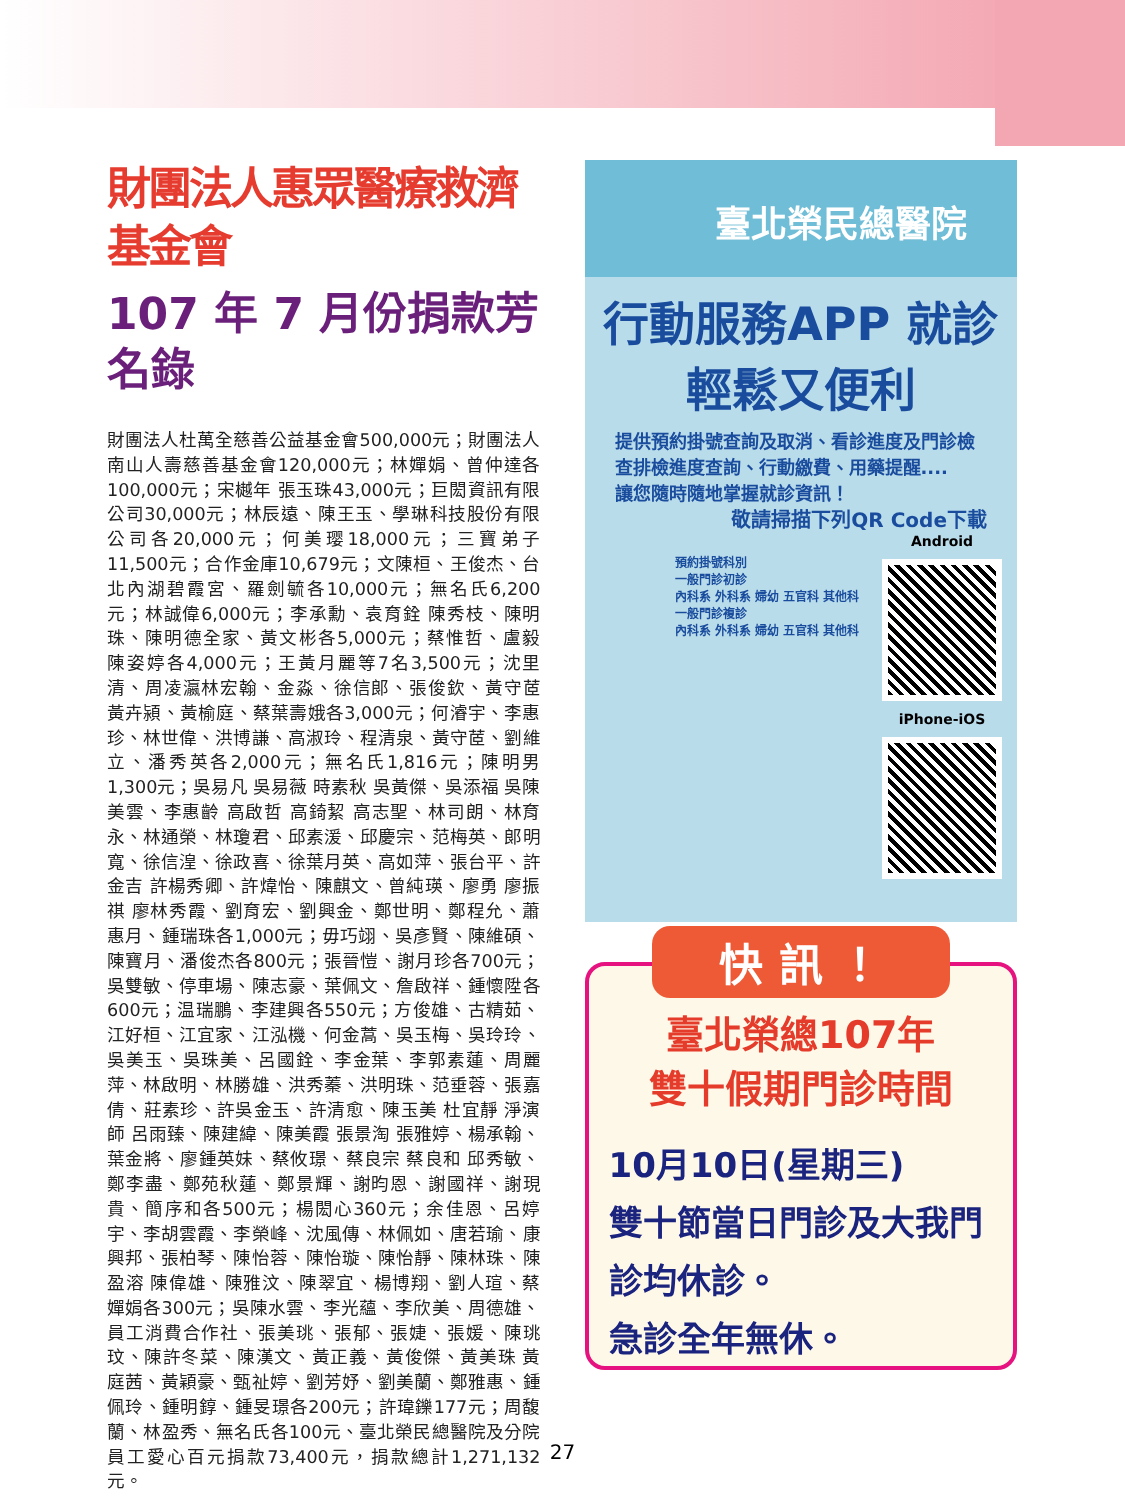財團法人惠眾醫療救濟基金會
107 年 7 月份捐款芳名錄
財團法人杜萬全慈善公益基金會500,000元；財團法人南山人壽慈善基金會120,000元；林嬋娟、曾仲達各100,000元；宋樾年 張玉珠43,000元；巨閎資訊有限公司30,000元；林辰遠、陳王玉、學琳科技股份有限公司各20,000元；何美璎18,000元；三寶弟子11,500元；合作金庫10,679元；文陳桓、王俊杰、台北內湖碧霞宮、羅劍毓各10,000元；無名氏6,200元；林誠偉6,000元；李承勳、袁育銓 陳秀枝、陳明珠、陳明德全家、黃文彬各5,000元；蔡惟哲、盧毅 陳姿婷各4,000元；王黃月麗等7名3,500元；沈里清、周凌瀛林宏翰、金淼、徐信郎、張俊欽、黃守茝 黃卉潁、黃榆庭、蔡葉壽娥各3,000元；何濬宇、李惠珍、林世偉、洪博謙、高淑玲、程清泉、黃守茝、劉維立、潘秀英各2,000元；無名氏1,816元；陳明男1,300元；吳易凡 吳易薇 時素秋 吳黃傑、吳添福 吳陳美雲、李惠齡 高啟哲 高錡絜 高志聖、林司朗、林育永、林通榮、林瓊君、邱素湲、邱慶宗、范梅英、郎明寬、徐信湟、徐政喜、徐葉月英、高如萍、張台平、許金吉 許楊秀卿、許煒怡、陳麒文、曾純瑛、廖勇 廖振祺 廖林秀霞、劉育宏、劉興金、鄭世明、鄭程允、蕭惠月、鍾瑞珠各1,000元；毋巧翊、吳彥賢、陳維碩、陳寶月、潘俊杰各800元；張晉愷、謝月珍各700元；吳雙敏、停車場、陳志豪、葉佩文、詹啟祥、鍾懷陞各600元；温瑞鵬、李建興各550元；方俊雄、古精茹、江好桓、江宜家、江泓機、何金蒿、吳玉梅、吳玲玲、吳美玉、吳珠美、呂國銓、李金葉、李郭素蓮、周麗萍、林啟明、林勝雄、洪秀蓁、洪明珠、范垂蓉、張嘉倩、莊素珍、許吳金玉、許清愈、陳玉美 杜宜靜 淨演師 呂雨臻、陳建緯、陳美霞 張景淘 張雅婷、楊承翰、葉金將、廖鍾英妹、蔡攸璟、蔡良宗 蔡良和 邱秀敏、鄭李盡、鄭苑秋蓮、鄭景輝、謝昀恩、謝國祥、謝現貴、簡序和各500元；楊閎心360元；余佳恩、呂婷宇、李胡雲霞、李榮峰、沈風傳、林佩如、唐若瑜、康興邦、張柏琴、陳怡蓉、陳怡璇、陳怡靜、陳林珠、陳盈溶 陳偉雄、陳雅汶、陳翠宜、楊博翔、劉人瑄、蔡嬋娟各300元；吳陳水雲、李光蘊、李欣美、周德雄、員工消費合作社、張美珧、張郁、張婕、張媛、陳珧玟、陳許冬菜、陳漢文、黃正義、黃俊傑、黃美珠 黃庭茜、黃穎豪、甄祉婷、劉芳妤、劉美蘭、鄭雅惠、鍾佩玲、鍾明錞、鍾旻璟各200元；許瑋鑠177元；周馥蘭、林盈秀、無名氏各100元、臺北榮民總醫院及分院員工愛心百元捐款73,400元，捐款總計1,271,132元。
臺北榮民總醫院
行動服務APP 就診輕鬆又便利
提供預約掛號查詢及取消、看診進度及門診檢查排檢進度查詢、行動繳費、用藥提醒....
讓您隨時隨地掌握就診資訊！
敬請掃描下列QR Code下載
預約掛號科別
一般門診初診
內科系 外科系 婦幼 五官科 其他科
一般門診複診
內科系 外科系 婦幼 五官科 其他科
Android
iPhone-iOS
快 訊 ！
臺北榮總107年
雙十假期門診時間
10月10日(星期三)
雙十節當日門診及大我門診均休診。
急診全年無休。
27